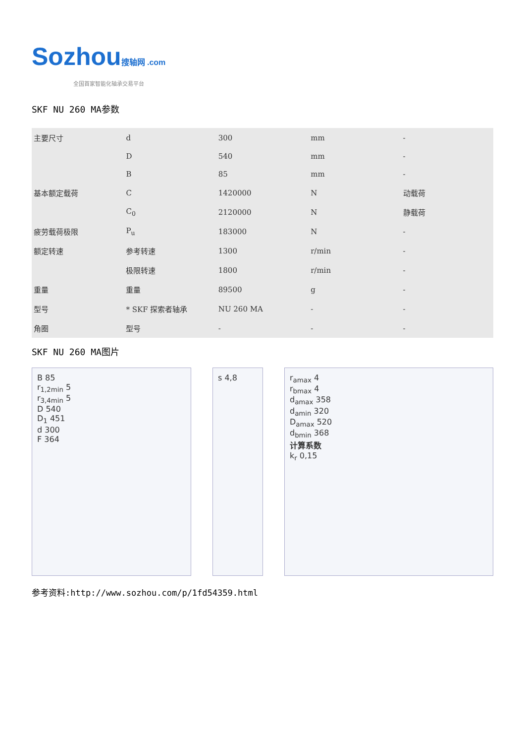Sozhou搜轴网 .com
全国首家智能化轴承交易平台
SKF NU 260 MA参数
| 主要尺寸 | d | 300 | mm | - |
| | D | 540 | mm | - |
| | B | 85 | mm | - |
| 基本额定载荷 | C | 1420000 | N | 动载荷 |
| | C<sub>0</sub> | 2120000 | N | 静载荷 |
| 疲劳载荷极限 | P<sub>u</sub> | 183000 | N | - |
| 额定转速 | 参考转速 | 1300 | r/min | - |
| | 极限转速 | 1800 | r/min | - |
| 重量 | 重量 | 89500 | g | - |
| 型号 | * SKF 探索者轴承 | NU 260 MA | - | - |
| 角圈 | 型号 | - | - | - |
SKF NU 260 MA图片
B 85
r<sub>1,2min</sub> 5
r<sub>3,4min</sub> 5
D 540
D<sub>1</sub> 451
d 300
F 364
s 4,8 r<sub>amax</sub> 4
r<sub>bmax</sub> 4
d<sub>amax</sub> 358
d<sub>amin</sub> 320
D<sub>amax</sub> 520
d<sub>bmin</sub> 368
计算系数
k<sub>r</sub> 0,15
参考资料:http://www.sozhou.com/p/1fd54359.html